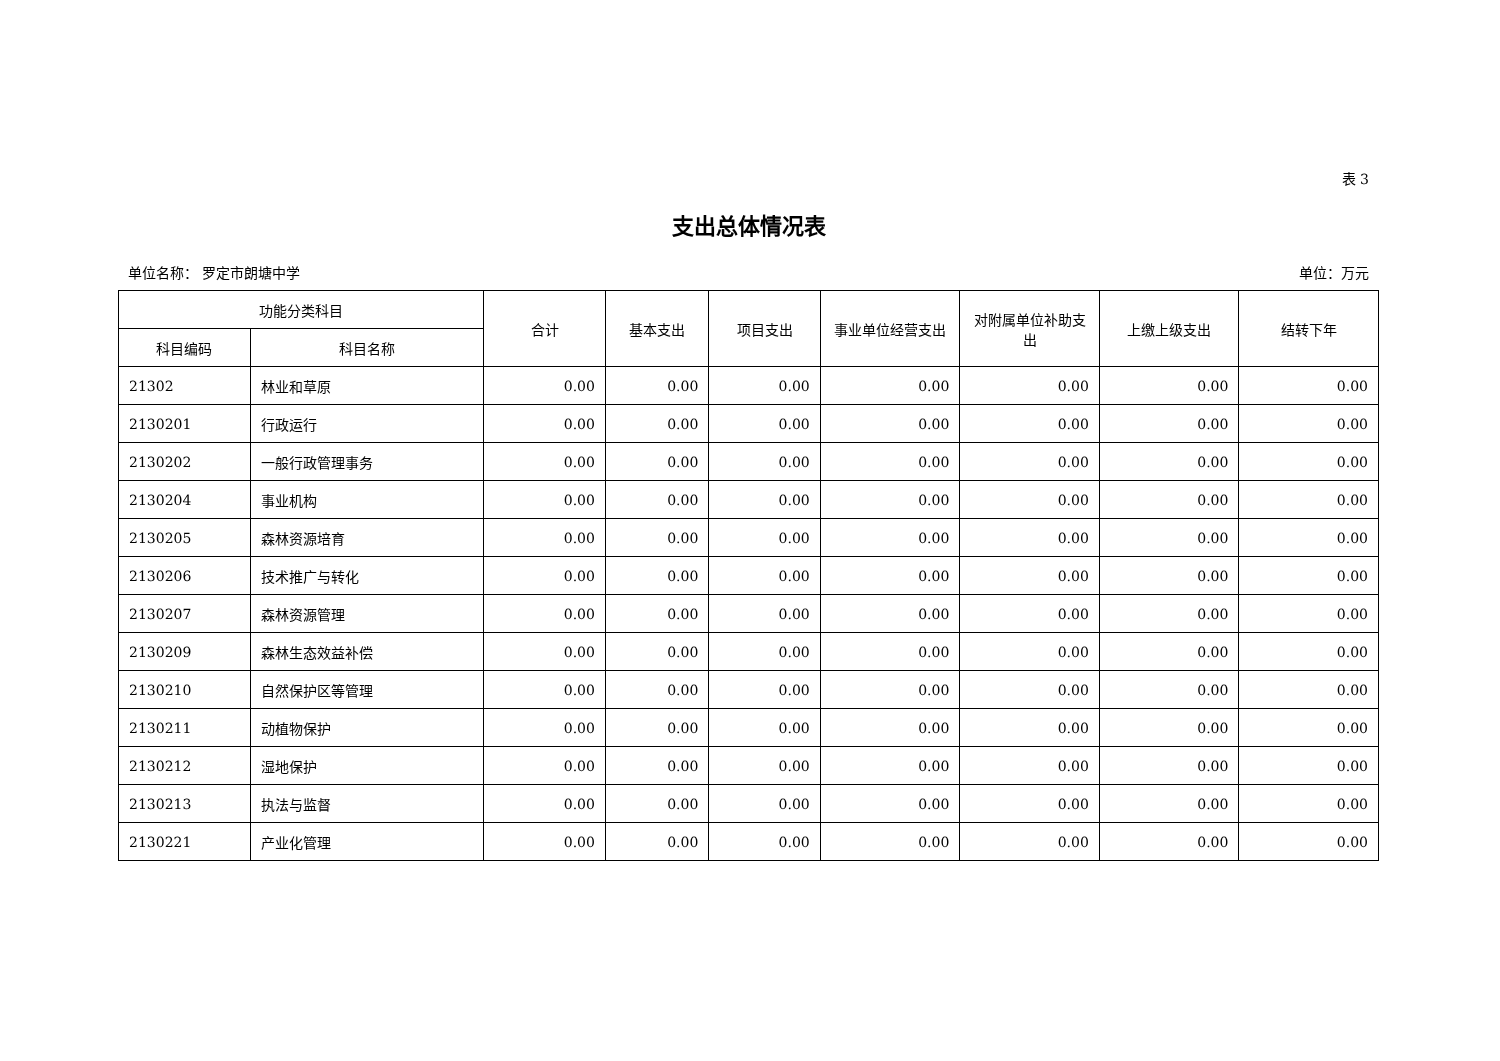表 3
支出总体情况表
单位名称： 罗定市朗塘中学 单位：万元
| 功能分类科目 | | 合计 | 基本支出 | 项目支出 | 事业单位经营支出 | 对附属单位补助支出 | 上缴上级支出 | 结转下年 |
| --- | --- | --- | --- | --- | --- | --- | --- | --- |
| 科目编码 | 科目名称 | | | | | | | |
| 21302 | 林业和草原 | 0.00 | 0.00 | 0.00 | 0.00 | 0.00 | 0.00 | 0.00 |
| 2130201 | 行政运行 | 0.00 | 0.00 | 0.00 | 0.00 | 0.00 | 0.00 | 0.00 |
| 2130202 | 一般行政管理事务 | 0.00 | 0.00 | 0.00 | 0.00 | 0.00 | 0.00 | 0.00 |
| 2130204 | 事业机构 | 0.00 | 0.00 | 0.00 | 0.00 | 0.00 | 0.00 | 0.00 |
| 2130205 | 森林资源培育 | 0.00 | 0.00 | 0.00 | 0.00 | 0.00 | 0.00 | 0.00 |
| 2130206 | 技术推广与转化 | 0.00 | 0.00 | 0.00 | 0.00 | 0.00 | 0.00 | 0.00 |
| 2130207 | 森林资源管理 | 0.00 | 0.00 | 0.00 | 0.00 | 0.00 | 0.00 | 0.00 |
| 2130209 | 森林生态效益补偿 | 0.00 | 0.00 | 0.00 | 0.00 | 0.00 | 0.00 | 0.00 |
| 2130210 | 自然保护区等管理 | 0.00 | 0.00 | 0.00 | 0.00 | 0.00 | 0.00 | 0.00 |
| 2130211 | 动植物保护 | 0.00 | 0.00 | 0.00 | 0.00 | 0.00 | 0.00 | 0.00 |
| 2130212 | 湿地保护 | 0.00 | 0.00 | 0.00 | 0.00 | 0.00 | 0.00 | 0.00 |
| 2130213 | 执法与监督 | 0.00 | 0.00 | 0.00 | 0.00 | 0.00 | 0.00 | 0.00 |
| 2130221 | 产业化管理 | 0.00 | 0.00 | 0.00 | 0.00 | 0.00 | 0.00 | 0.00 |